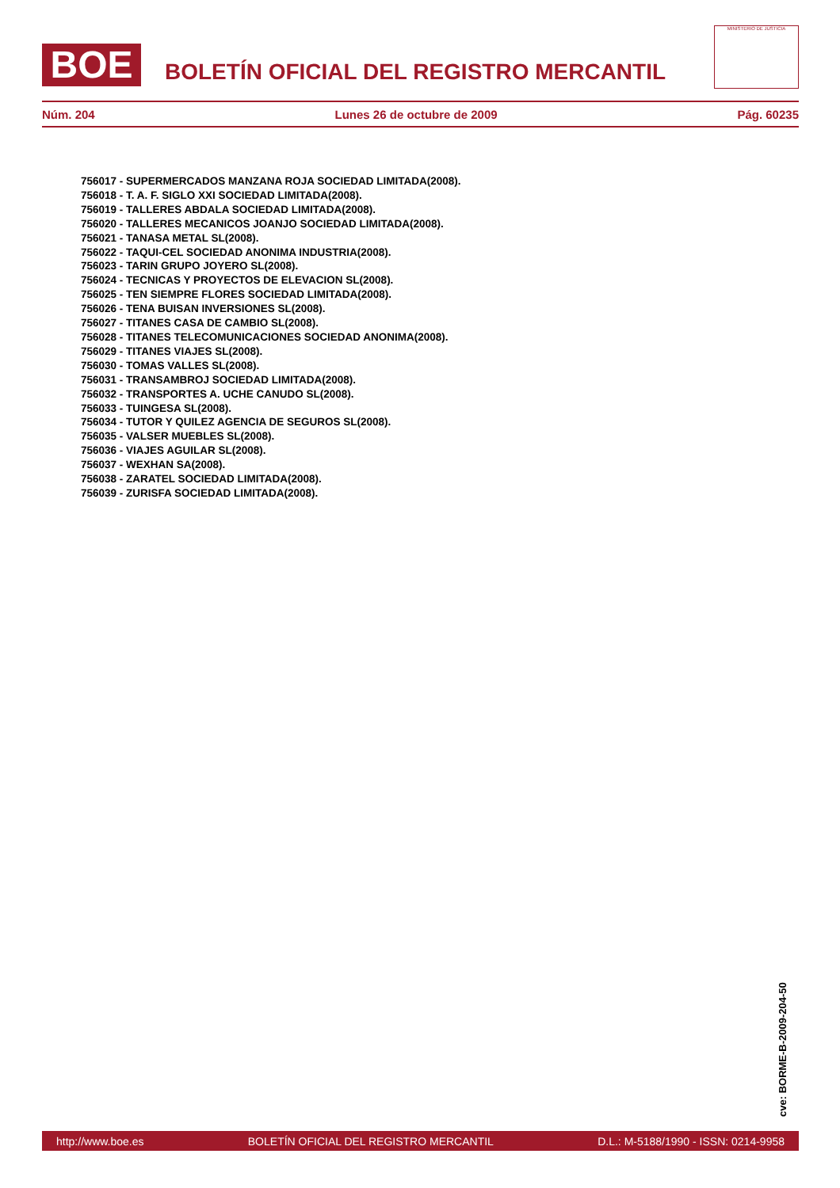BOE
BOLETÍN OFICIAL DEL REGISTRO MERCANTIL
MINISTERIO DE JUSTICIA
Núm. 204 Lunes 26 de octubre de 2009 Pág. 60235
756017 - SUPERMERCADOS MANZANA ROJA SOCIEDAD LIMITADA(2008).
756018 - T. A. F. SIGLO XXI SOCIEDAD LIMITADA(2008).
756019 - TALLERES ABDALA SOCIEDAD LIMITADA(2008).
756020 - TALLERES MECANICOS JOANJO SOCIEDAD LIMITADA(2008).
756021 - TANASA METAL SL(2008).
756022 - TAQUI-CEL SOCIEDAD ANONIMA INDUSTRIA(2008).
756023 - TARIN GRUPO JOYERO SL(2008).
756024 - TECNICAS Y PROYECTOS DE ELEVACION SL(2008).
756025 - TEN SIEMPRE FLORES SOCIEDAD LIMITADA(2008).
756026 - TENA BUISAN INVERSIONES SL(2008).
756027 - TITANES CASA DE CAMBIO SL(2008).
756028 - TITANES TELECOMUNICACIONES SOCIEDAD ANONIMA(2008).
756029 - TITANES VIAJES SL(2008).
756030 - TOMAS VALLES SL(2008).
756031 - TRANSAMBROJ SOCIEDAD LIMITADA(2008).
756032 - TRANSPORTES A. UCHE CANUDO SL(2008).
756033 - TUINGESA SL(2008).
756034 - TUTOR Y QUILEZ AGENCIA DE SEGUROS SL(2008).
756035 - VALSER MUEBLES SL(2008).
756036 - VIAJES AGUILAR SL(2008).
756037 - WEXHAN SA(2008).
756038 - ZARATEL SOCIEDAD LIMITADA(2008).
756039 - ZURISFA SOCIEDAD LIMITADA(2008).
cve: BORME-B-2009-204-50
http://www.boe.es BOLETÍN OFICIAL DEL REGISTRO MERCANTIL D.L.: M-5188/1990 - ISSN: 0214-9958